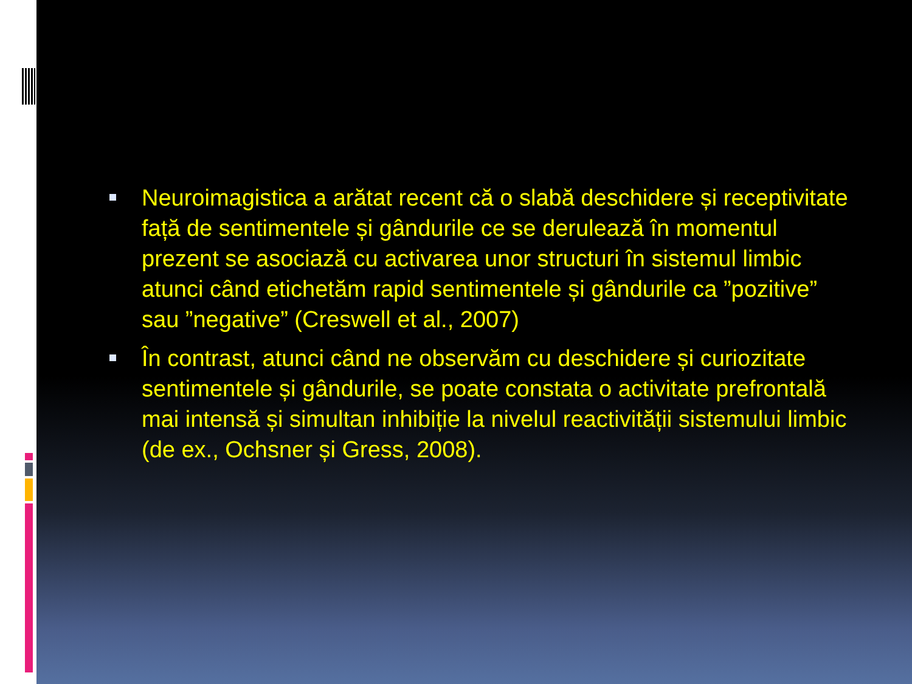Neuroimagistica a arătat recent că o slabă deschidere și receptivitate față de sentimentele și gândurile ce se derulează în momentul prezent se asociază cu activarea unor structuri în sistemul limbic atunci când etichetăm rapid sentimentele și gândurile ca ”pozitive” sau ”negative” (Creswell et al., 2007)
În contrast, atunci când ne observăm cu deschidere și curiozitate sentimentele și gândurile, se poate constata o activitate prefrontală mai intensă și simultan inhibiție la nivelul reactivității sistemului limbic (de ex., Ochsner și Gress, 2008).